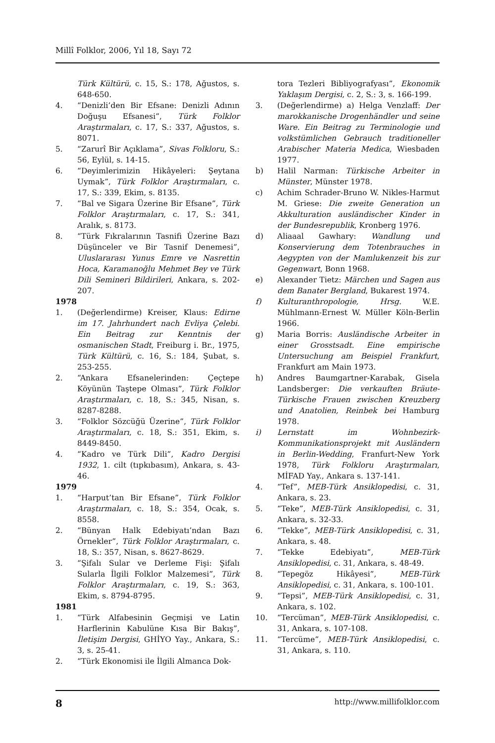Millî Folklor, 2006, Yıl 18, Sayı 72
Türk Kültürü, c. 15, S.: 178, Ağustos, s. 648-650.
4. “Denizli’den Bir Efsane: Denizli Adının Doğuşu Efsanesi”, Türk Folklor Araştırmaları, c. 17, S.: 337, Ağustos, s. 8071.
5. “Zarurî Bir Açıklama”, Sivas Folkloru, S.: 56, Eylül, s. 14-15.
6. “Deyimlerimizin Hikâyeleri: Şeytana Uymak”, Türk Folklor Araştırmaları, c. 17, S.: 339, Ekim, s. 8135.
7. “Bal ve Sigara Üzerine Bir Efsane”, Türk Folklor Araştırmaları, c. 17, S.: 341, Aralık, s. 8173.
8. “Türk Fıkralarının Tasnifi Üzerine Bazı Düşünceler ve Bir Tasnif Denemesi”, Uluslararası Yunus Emre ve Nasrettin Hoca, Karamanoğlu Mehmet Bey ve Türk Dili Semineri Bildirileri, Ankara, s. 202-207.
1978
1. (Değerlendirme) Kreiser, Klaus: Edirne im 17. Jahrhundert nach Evliya Çelebi. Ein Beitrag zur Kenntnis der osmanischen Stadt, Freiburg i. Br., 1975, Türk Kültürü, c. 16, S.: 184, Şubat, s. 253-255.
2. “Ankara Efsanelerinden: Çeçtepe Köyünün Taştepe Olması”, Türk Folklor Araştırmaları, c. 18, S.: 345, Nisan, s. 8287-8288.
3. “Folklor Sözcüğü Üzerine”, Türk Folklor Araştırmaları, c. 18, S.: 351, Ekim, s. 8449-8450.
4. “Kadro ve Türk Dili”, Kadro Dergisi 1932, 1. cilt (tıpkıbasım), Ankara, s. 43-46.
1979
1. “Harput’tan Bir Efsane”, Türk Folklor Araştırmaları, c. 18, S.: 354, Ocak, s. 8558.
2. “Bünyan Halk Edebiyatı’ndan Bazı Örnekler”, Türk Folklor Araştırmaları, c. 18, S.: 357, Nisan, s. 8627-8629.
3. “Şifalı Sular ve Derleme Fişi: Şifalı Sularla İlgili Folklor Malzemesi”, Türk Folklor Araştırmaları, c. 19, S.: 363, Ekim, s. 8794-8795.
1981
1. “Türk Alfabesinin Geçmişi ve Latin Harflerinin Kabulüne Kısa Bir Bakış”, İletişim Dergisi, GHİYO Yay., Ankara, S.: 3, s. 25-41.
2. “Türk Ekonomisi ile İlgili Almanca Dok-
tora Tezleri Bibliyografyası”, Ekonomik Yaklaşım Dergisi, c. 2, S.: 3, s. 166-199.
3. (Değerlendirme) a) Helga Venzlaff: Der marokkanische Drogenhändler und seine Ware. Ein Beitrag zu Terminologie und volkstümlichen Gebrauch traditioneller Arabischer Materia Medica, Wiesbaden 1977.
b) Halil Narman: Türkische Arbeiter in Münster, Münster 1978.
c) Achim Schrader-Bruno W. Nikles-Harmut M. Griese: Die zweite Generation un Akkulturation ausländischer Kinder in der Bundesrepublik, Kronberg 1976.
d) Aliaaal Gawhary: Wandlung und Konservierung dem Totenbrauches in Aegypten von der Mamlukenzeit bis zur Gegenwart, Bonn 1968.
e) Alexander Tietz: Märchen und Sagen aus dem Banater Bergland, Bukarest 1974.
f) Kulturanthropologie, Hrsg. W.E. Mühlmann-Ernest W. Müller Köln-Berlin 1966.
g) Maria Borris: Ausländische Arbeiter in einer Grosstsadt. Eine empirische Untersuchung am Beispiel Frankfurt, Frankfurt am Main 1973.
h) Andres Baumgartner-Karabak, Gisela Landsberger: Die verkauften Bräute-Türkische Frauen zwischen Kreuzberg und Anatolien, Reinbek bei Hamburg 1978.
i) Lernstatt im Wohnbezirk-Kommunikationsprojekt mit Ausländern in Berlin-Wedding, Franfurt-New York 1978, Türk Folkloru Araştırmaları, MİFAD Yay., Ankara s. 137-141.
4. “Tef”, MEB-Türk Ansiklopedisi, c. 31, Ankara, s. 23.
5. “Teke”, MEB-Türk Ansiklopedisi, c. 31, Ankara, s. 32-33.
6. “Tekke”, MEB-Türk Ansiklopedisi, c. 31, Ankara, s. 48.
7. “Tekke Edebiyatı”, MEB-Türk Ansiklopedisi, c. 31, Ankara, s. 48-49.
8. “Tepegöz Hikâyesi”, MEB-Türk Ansiklopedisi, c. 31, Ankara, s. 100-101.
9. “Tepsi”, MEB-Türk Ansiklopedisi, c. 31, Ankara, s. 102.
10. “Tercüman”, MEB-Türk Ansiklopedisi, c. 31, Ankara, s. 107-108.
11. “Tercüme”, MEB-Türk Ansiklopedisi, c. 31, Ankara, s. 110.
8 http://www.millifolklor.com